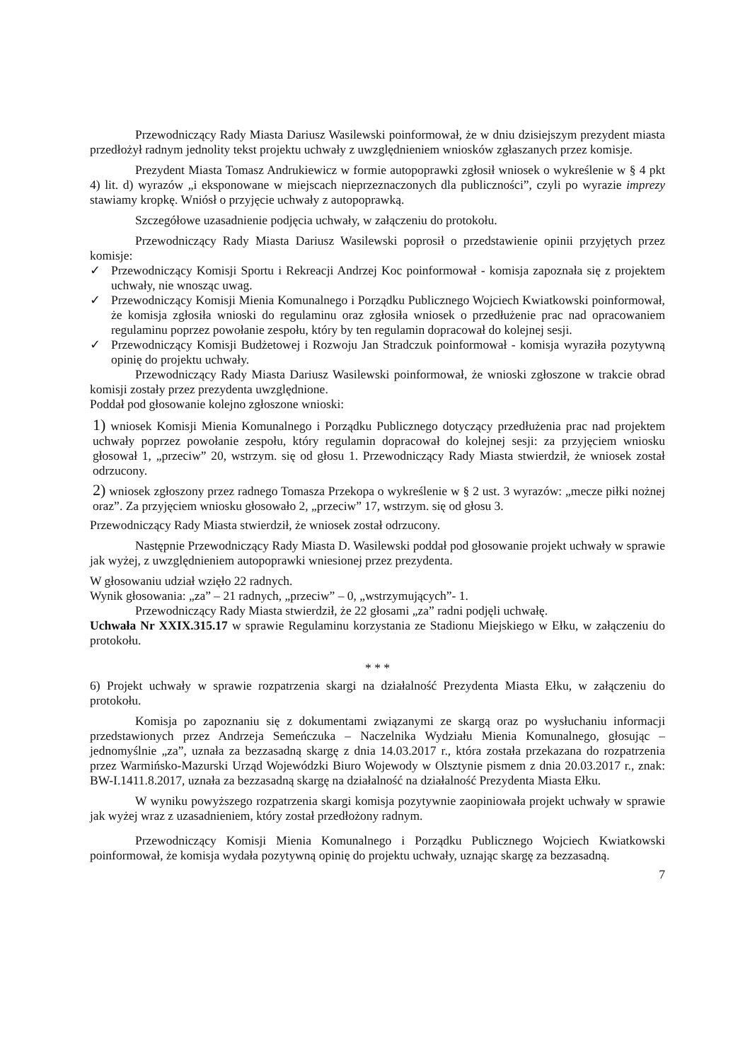Przewodniczący Rady Miasta Dariusz Wasilewski poinformował, że w dniu dzisiejszym prezydent miasta przedłożył radnym jednolity tekst projektu uchwały z uwzględnieniem wniosków zgłaszanych przez komisje.
Prezydent Miasta Tomasz Andrukiewicz w formie autopoprawki zgłosił wniosek o wykreślenie w § 4 pkt 4) lit. d) wyrazów „i eksponowane w miejscach nieprzeznaczonych dla publiczności”, czyli po wyrazie imprezy stawiamy kropkę. Wniósł o przyjęcie uchwały z autopoprawką.
Szczegółowe uzasadnienie podjęcia uchwały, w załączeniu do protokołu.
Przewodniczący Rady Miasta Dariusz Wasilewski poprosił o przedstawienie opinii przyjętych przez komisje:
✓ Przewodniczący Komisji Sportu i Rekreacji Andrzej Koc poinformował - komisja zapoznała się z projektem uchwały, nie wnosząc uwag.
✓ Przewodniczący Komisji Mienia Komunalnego i Porządku Publicznego Wojciech Kwiatkowski poinformował, że komisja zgłosiła wnioski do regulaminu oraz zgłosiła wniosek o przedłużenie prac nad opracowaniem regulaminu poprzez powołanie zespołu, który by ten regulamin dopracował do kolejnej sesji.
✓ Przewodniczący Komisji Budżetowej i Rozwoju Jan Stradczuk poinformował - komisja wyraziła pozytywną opinię do projektu uchwały.
Przewodniczący Rady Miasta Dariusz Wasilewski poinformował, że wnioski zgłoszone w trakcie obrad komisji zostały przez prezydenta uwzględnione.
Poddał pod głosowanie kolejno zgłoszone wnioski:
1) wniosek Komisji Mienia Komunalnego i Porządku Publicznego dotyczący przedłużenia prac nad projektem uchwały poprzez powołanie zespołu, który regulamin dopracował do kolejnej sesji: za przyjęciem wniosku głosował 1, „przeciw” 20, wstrzym. się od głosu 1. Przewodniczący Rady Miasta stwierdził, że wniosek został odrzucony.
2) wniosek zgłoszony przez radnego Tomasza Przekopa o wykreślenie w § 2 ust. 3 wyrazów: „mecze piłki nożnej oraz”. Za przyjęciem wniosku głosowało 2, „przeciw” 17, wstrzym. się od głosu 3.
Przewodniczący Rady Miasta stwierdził, że wniosek został odrzucony.
Następnie Przewodniczący Rady Miasta D. Wasilewski poddał pod głosowanie projekt uchwały w sprawie jak wyżej, z uwzględnieniem autopoprawki wniesionej przez prezydenta.
W głosowaniu udział wzięło 22 radnych.
Wynik głosowania: „za” – 21 radnych, „przeciw” – 0, „wstrzymujących”- 1.
Przewodniczący Rady Miasta stwierdził, że 22 głosami „za” radni podjęli uchwałę.
Uchwała Nr XXIX.315.17 w sprawie Regulaminu korzystania ze Stadionu Miejskiego w Ełku, w załączeniu do protokołu.
* * *
6) Projekt uchwały w sprawie rozpatrzenia skargi na działalność Prezydenta Miasta Ełku, w załączeniu do protokołu.
Komisja po zapoznaniu się z dokumentami związanymi ze skargą oraz po wysłuchaniu informacji przedstawionych przez Andrzeja Semeńczuka – Naczelnika Wydziału Mienia Komunalnego, głosując – jednomyślnie „za”, uznała za bezzasadną skargę z dnia 14.03.2017 r., która została przekazana do rozpatrzenia przez Warmińsko-Mazurski Urząd Wojewódzki Biuro Wojewody w Olsztynie pismem z dnia 20.03.2017 r., znak: BW-I.1411.8.2017, uznała za bezzasadną skargę na działalność na działalność Prezydenta Miasta Ełku.
W wyniku powyższego rozpatrzenia skargi komisja pozytywnie zaopiniowała projekt uchwały w sprawie jak wyżej wraz z uzasadnieniem, który został przedłożony radnym.
Przewodniczący Komisji Mienia Komunalnego i Porządku Publicznego Wojciech Kwiatkowski poinformował, że komisja wydała pozytywną opinię do projektu uchwały, uznając skargę za bezzasadną.
7